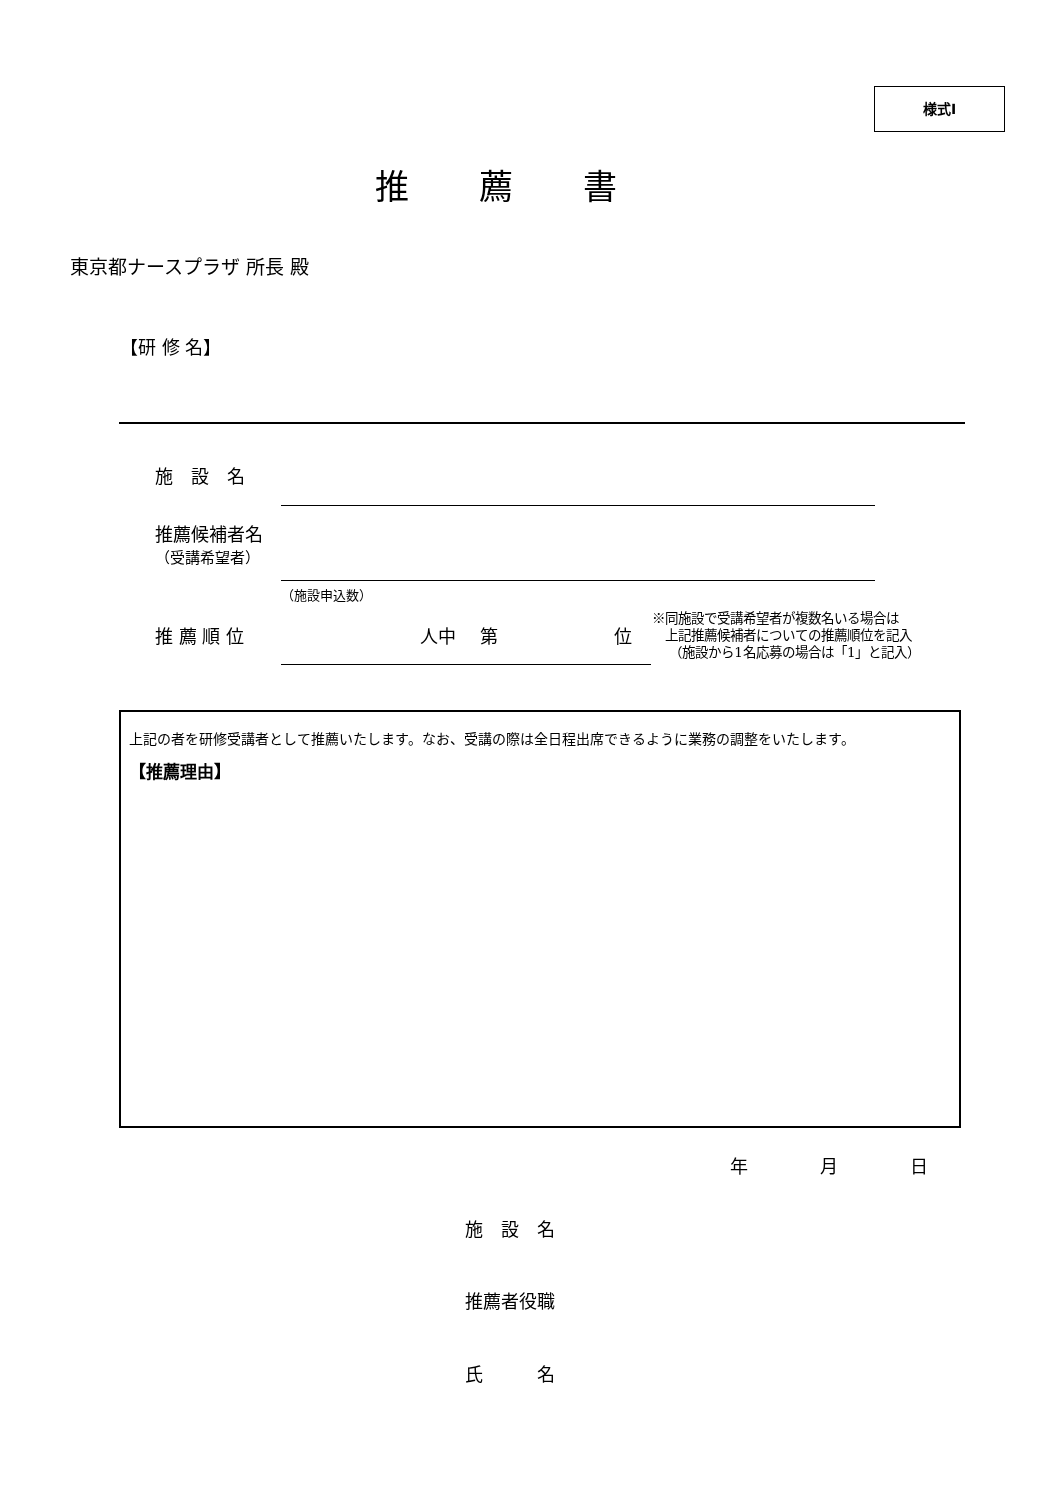様式Ⅰ
推薦書
東京都ナースプラザ 所長 殿
【研 修 名】
施　設　名
推薦候補者名
（受講希望者）
（施設申込数）
推 薦 順 位 人中　 第 位
※同施設で受講希望者が複数名いる場合は
　上記推薦候補者についての推薦順位を記入
　 （施設から1名応募の場合は「1」と記入）
上記の者を研修受講者として推薦いたします。なお、受講の際は全日程出席できるように業務の調整をいたします。
【推薦理由】
年　　　　月　　　　日
施　設　名
推薦者役職
氏　　　名